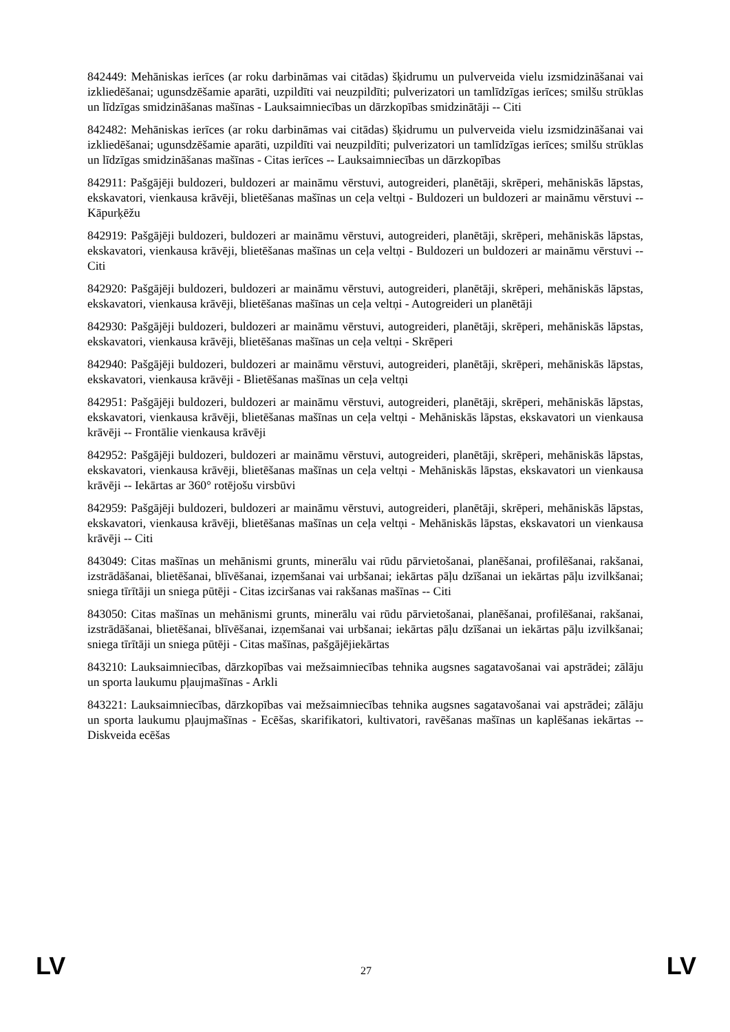842449: Mehāniskas ierīces (ar roku darbināmas vai citādas) šķidrumu un pulverveida vielu izsmidzināšanai vai izkliedēšanai; ugunsdzēšamie aparāti, uzpildīti vai neuzpildīti; pulverizatori un tamlīdzīgas ierīces; smilšu strūklas un līdzīgas smidzināšanas mašīnas - Lauksaimniecības un dārzkopības smidzinātāji -- Citi
842482: Mehāniskas ierīces (ar roku darbināmas vai citādas) šķidrumu un pulverveida vielu izsmidzināšanai vai izkliedēšanai; ugunsdzēšamie aparāti, uzpildīti vai neuzpildīti; pulverizatori un tamlīdzīgas ierīces; smilšu strūklas un līdzīgas smidzināšanas mašīnas - Citas ierīces -- Lauksaimniecības un dārzkopības
842911: Pašgājēji buldozeri, buldozeri ar maināmu vērstuvi, autogreideri, planētāji, skrēperi, mehāniskās lāpstas, ekskavatori, vienkausa krāvēji, blietēšanas mašīnas un ceļa veltņi - Buldozeri un buldozeri ar maināmu vērstuvi -- Kāpurķēžu
842919: Pašgājēji buldozeri, buldozeri ar maināmu vērstuvi, autogreideri, planētāji, skrēperi, mehāniskās lāpstas, ekskavatori, vienkausa krāvēji, blietēšanas mašīnas un ceļa veltņi - Buldozeri un buldozeri ar maināmu vērstuvi -- Citi
842920: Pašgājēji buldozeri, buldozeri ar maināmu vērstuvi, autogreideri, planētāji, skrēperi, mehāniskās lāpstas, ekskavatori, vienkausa krāvēji, blietēšanas mašīnas un ceļa veltņi - Autogreideri un planētāji
842930: Pašgājēji buldozeri, buldozeri ar maināmu vērstuvi, autogreideri, planētāji, skrēperi, mehāniskās lāpstas, ekskavatori, vienkausa krāvēji, blietēšanas mašīnas un ceļa veltņi - Skrēperi
842940: Pašgājēji buldozeri, buldozeri ar maināmu vērstuvi, autogreideri, planētāji, skrēperi, mehāniskās lāpstas, ekskavatori, vienkausa krāvēji - Blietēšanas mašīnas un ceļa veltņi
842951: Pašgājēji buldozeri, buldozeri ar maināmu vērstuvi, autogreideri, planētāji, skrēperi, mehāniskās lāpstas, ekskavatori, vienkausa krāvēji, blietēšanas mašīnas un ceļa veltņi - Mehāniskās lāpstas, ekskavatori un vienkausa krāvēji -- Frontālie vienkausa krāvēji
842952: Pašgājēji buldozeri, buldozeri ar maināmu vērstuvi, autogreideri, planētāji, skrēperi, mehāniskās lāpstas, ekskavatori, vienkausa krāvēji, blietēšanas mašīnas un ceļa veltņi - Mehāniskās lāpstas, ekskavatori un vienkausa krāvēji -- Iekārtas ar 360° rotējošu virsbūvi
842959: Pašgājēji buldozeri, buldozeri ar maināmu vērstuvi, autogreideri, planētāji, skrēperi, mehāniskās lāpstas, ekskavatori, vienkausa krāvēji, blietēšanas mašīnas un ceļa veltņi - Mehāniskās lāpstas, ekskavatori un vienkausa krāvēji -- Citi
843049: Citas mašīnas un mehānismi grunts, minerālu vai rūdu pārvietošanai, planēšanai, profilēšanai, rakšanai, izstrādāšanai, blietēšanai, blīvēšanai, izņemšanai vai urbšanai; iekārtas pāļu dzīšanai un iekārtas pāļu izvilkšanai; sniega tīrītāji un sniega pūtēji - Citas izciršanas vai rakšanas mašīnas -- Citi
843050: Citas mašīnas un mehānismi grunts, minerālu vai rūdu pārvietošanai, planēšanai, profilēšanai, rakšanai, izstrādāšanai, blietēšanai, blīvēšanai, izņemšanai vai urbšanai; iekārtas pāļu dzīšanai un iekārtas pāļu izvilkšanai; sniega tīrītāji un sniega pūtēji - Citas mašīnas, pašgājējiekārtas
843210: Lauksaimniecības, dārzkopības vai mežsaimniecības tehnika augsnes sagatavošanai vai apstrādei; zālāju un sporta laukumu pļaujmašīnas - Arkli
843221: Lauksaimniecības, dārzkopības vai mežsaimniecības tehnika augsnes sagatavošanai vai apstrādei; zālāju un sporta laukumu pļaujmašīnas - Ecēšas, skarifikatori, kultivatori, ravēšanas mašīnas un kaplēšanas iekārtas -- Diskveida ecēšas
LV 27 LV